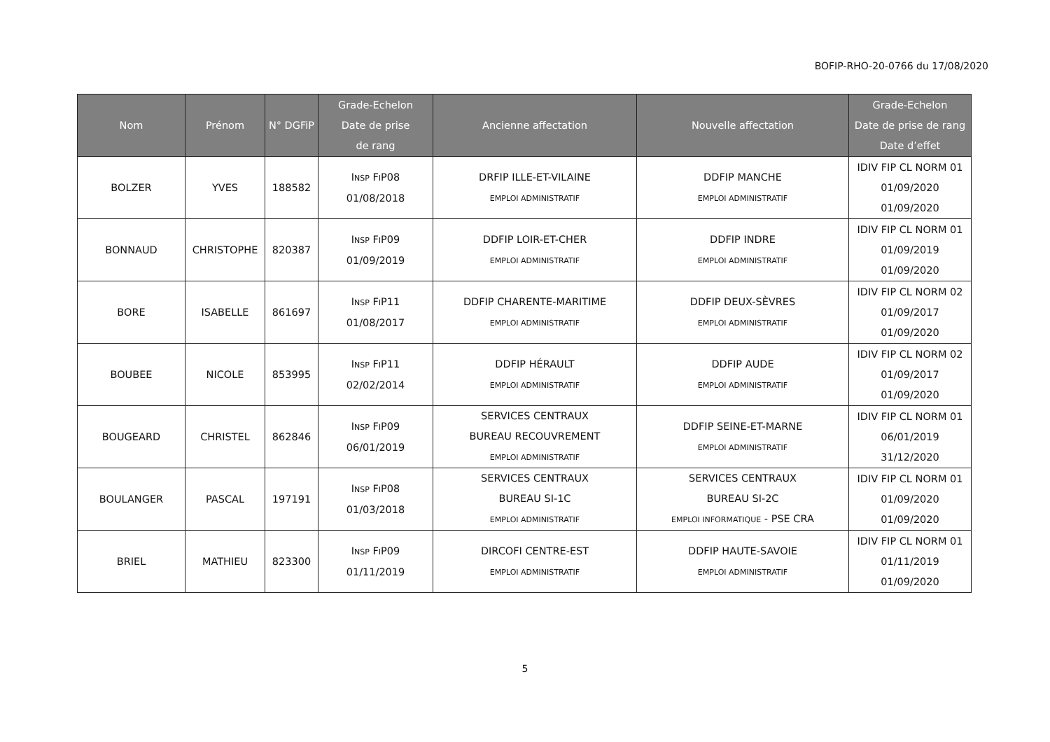BOFIP-RHO-20-0766 du 17/08/2020
| Nom | Prénom | N° DGFiP | Grade-Echelon Date de prise de rang | Ancienne affectation | Nouvelle affectation | Grade-Echelon Date de prise de rang Date d’effet |
| --- | --- | --- | --- | --- | --- | --- |
| BOLZER | YVES | 188582 | I NSP F I P08 01/08/2018 | DRFIP ILLE-ET-VILAINE EMPLOI ADMINISTRATIF | DDFIP MANCHE EMPLOI ADMINISTRATIF | IDIV FIP CL NORM 01 01/09/2020 01/09/2020 |
| BONNAUD | CHRISTOPHE | 820387 | I NSP F I P09 01/09/2019 | DDFIP LOIR-ET-CHER EMPLOI ADMINISTRATIF | DDFIP INDRE EMPLOI ADMINISTRATIF | IDIV FIP CL NORM 01 01/09/2019 01/09/2020 |
| BORE | ISABELLE | 861697 | I NSP F I P11 01/08/2017 | DDFIP CHARENTE-MARITIME EMPLOI ADMINISTRATIF | DDFIP DEUX-SÈVRES EMPLOI ADMINISTRATIF | IDIV FIP CL NORM 02 01/09/2017 01/09/2020 |
| BOUBEE | NICOLE | 853995 | I NSP F I P11 02/02/2014 | DDFIP HÉRAULT EMPLOI ADMINISTRATIF | DDFIP AUDE EMPLOI ADMINISTRATIF | IDIV FIP CL NORM 02 01/09/2017 01/09/2020 |
| BOUGEARD | CHRISTEL | 862846 | I NSP F I P09 06/01/2019 | SERVICES CENTRAUX BUREAU RECOUVREMENT EMPLOI ADMINISTRATIF | DDFIP SEINE-ET-MARNE EMPLOI ADMINISTRATIF | IDIV FIP CL NORM 01 06/01/2019 31/12/2020 |
| BOULANGER | PASCAL | 197191 | I NSP F I P08 01/03/2018 | SERVICES CENTRAUX BUREAU SI-1C EMPLOI ADMINISTRATIF | SERVICES CENTRAUX BUREAU SI-2C EMPLOI INFORMATIQUE - PSE CRA | IDIV FIP CL NORM 01 01/09/2020 01/09/2020 |
| BRIEL | MATHIEU | 823300 | I NSP F I P09 01/11/2019 | DIRCOFI CENTRE-EST EMPLOI ADMINISTRATIF | DDFIP HAUTE-SAVOIE EMPLOI ADMINISTRATIF | IDIV FIP CL NORM 01 01/11/2019 01/09/2020 |
5